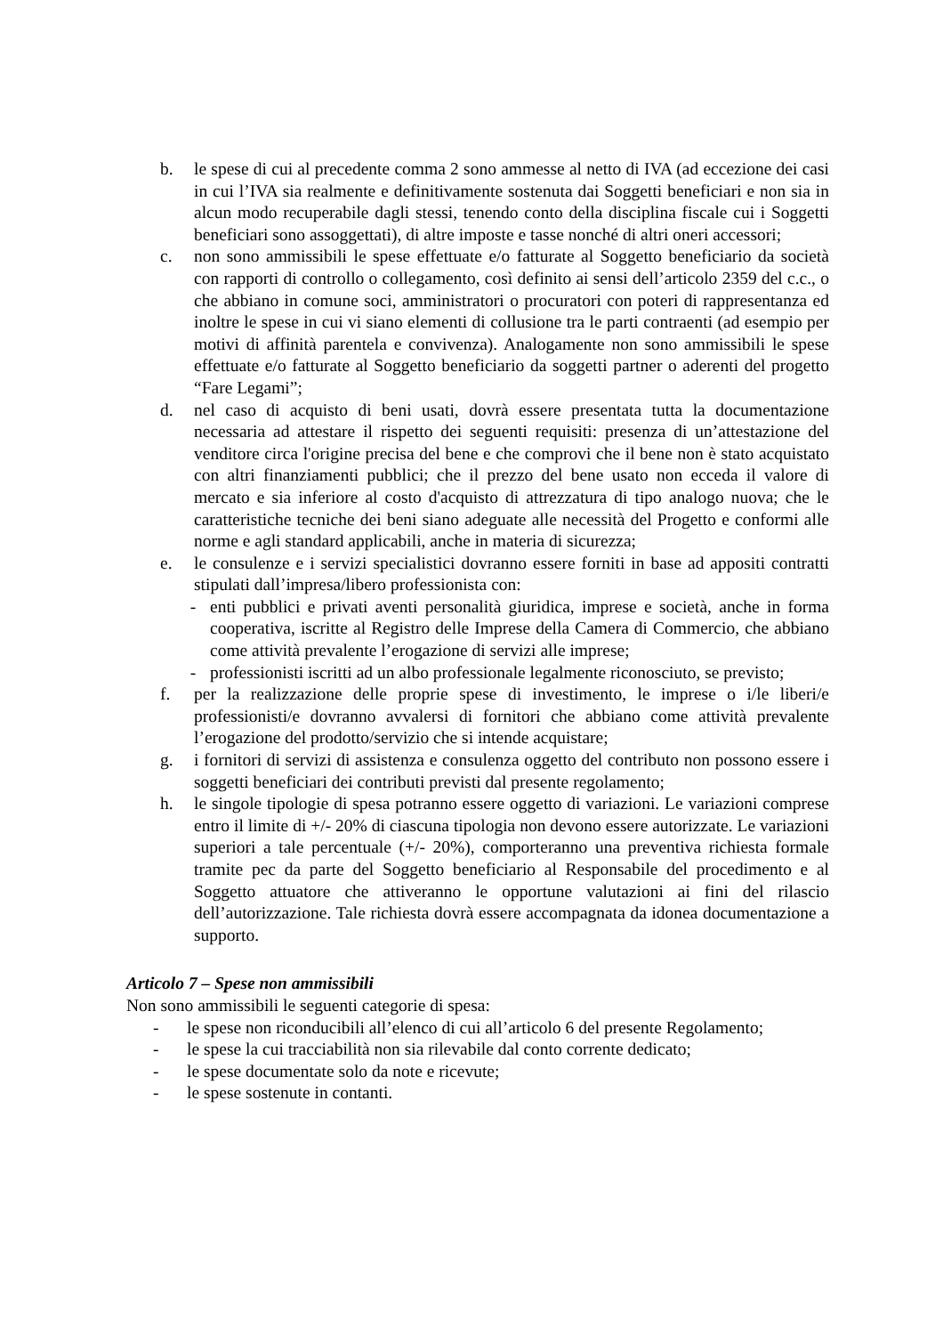b. le spese di cui al precedente comma 2 sono ammesse al netto di IVA (ad eccezione dei casi in cui l’IVA sia realmente e definitivamente sostenuta dai Soggetti beneficiari e non sia in alcun modo recuperabile dagli stessi, tenendo conto della disciplina fiscale cui i Soggetti beneficiari sono assoggettati), di altre imposte e tasse nonché di altri oneri accessori;
c. non sono ammissibili le spese effettuate e/o fatturate al Soggetto beneficiario da società con rapporti di controllo o collegamento, così definito ai sensi dell’articolo 2359 del c.c., o che abbiano in comune soci, amministratori o procuratori con poteri di rappresentanza ed inoltre le spese in cui vi siano elementi di collusione tra le parti contraenti (ad esempio per motivi di affinità parentela e convivenza). Analogamente non sono ammissibili le spese effettuate e/o fatturate al Soggetto beneficiario da soggetti partner o aderenti del progetto “Fare Legami”;
d. nel caso di acquisto di beni usati, dovrà essere presentata tutta la documentazione necessaria ad attestare il rispetto dei seguenti requisiti: presenza di un’attestazione del venditore circa l'origine precisa del bene e che comprovi che il bene non è stato acquistato con altri finanziamenti pubblici; che il prezzo del bene usato non ecceda il valore di mercato e sia inferiore al costo d'acquisto di attrezzatura di tipo analogo nuova; che le caratteristiche tecniche dei beni siano adeguate alle necessità del Progetto e conformi alle norme e agli standard applicabili, anche in materia di sicurezza;
e. le consulenze e i servizi specialistici dovranno essere forniti in base ad appositi contratti stipulati dall’impresa/libero professionista con:
- enti pubblici e privati aventi personalità giuridica, imprese e società, anche in forma cooperativa, iscritte al Registro delle Imprese della Camera di Commercio, che abbiano come attività prevalente l’erogazione di servizi alle imprese;
- professionisti iscritti ad un albo professionale legalmente riconosciuto, se previsto;
f. per la realizzazione delle proprie spese di investimento, le imprese o i/le liberi/e professionisti/e dovranno avvalersi di fornitori che abbiano come attività prevalente l’erogazione del prodotto/servizio che si intende acquistare;
g. i fornitori di servizi di assistenza e consulenza oggetto del contributo non possono essere i soggetti beneficiari dei contributi previsti dal presente regolamento;
h. le singole tipologie di spesa potranno essere oggetto di variazioni. Le variazioni comprese entro il limite di +/- 20% di ciascuna tipologia non devono essere autorizzate. Le variazioni superiori a tale percentuale (+/- 20%), comporteranno una preventiva richiesta formale tramite pec da parte del Soggetto beneficiario al Responsabile del procedimento e al Soggetto attuatore che attiveranno le opportune valutazioni ai fini del rilascio dell’autorizzazione. Tale richiesta dovrà essere accompagnata da idonea documentazione a supporto.
Articolo 7 – Spese non ammissibili
Non sono ammissibili le seguenti categorie di spesa:
- le spese non riconducibili all’elenco di cui all’articolo 6 del presente Regolamento;
- le spese la cui tracciabilità non sia rilevabile dal conto corrente dedicato;
- le spese documentate solo da note e ricevute;
- le spese sostenute in contanti.